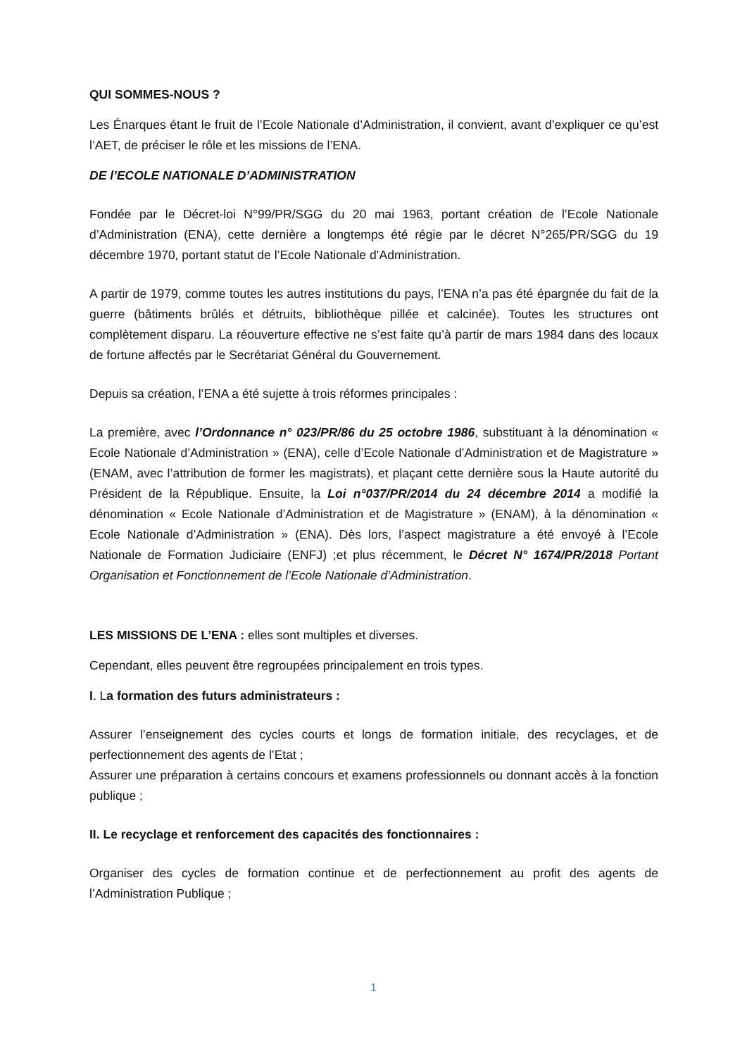QUI SOMMES-NOUS ?
Les Énarques étant le fruit de l’Ecole Nationale d’Administration, il convient, avant d’expliquer ce qu’est l’AET, de préciser le rôle et les missions de l’ENA.
DE l’ECOLE NATIONALE D’ADMINISTRATION
Fondée par le Décret-loi N°99/PR/SGG du 20 mai 1963, portant création de l’Ecole Nationale d’Administration (ENA), cette dernière a longtemps été régie par le décret N°265/PR/SGG du 19 décembre 1970, portant statut de l’Ecole Nationale d’Administration.
A partir de 1979, comme toutes les autres institutions du pays, l’ENA n’a pas été épargnée du fait de la guerre (bâtiments brûlés et détruits, bibliothèque pillée et calcinée). Toutes les structures ont complètement disparu. La réouverture effective ne s’est faite qu’à partir de mars 1984 dans des locaux de fortune affectés par le Secrétariat Général du Gouvernement.
Depuis sa création, l’ENA a été sujette à trois réformes principales :
La première, avec l’Ordonnance n° 023/PR/86 du 25 octobre 1986, substituant à la dénomination « Ecole Nationale d’Administration » (ENA), celle d’Ecole Nationale d’Administration et de Magistrature » (ENAM, avec l’attribution de former les magistrats), et plaçant cette dernière sous la Haute autorité du Président de la République. Ensuite, la Loi n°037/PR/2014 du 24 décembre 2014 a modifié la dénomination « Ecole Nationale d’Administration et de Magistrature » (ENAM), à la dénomination « Ecole Nationale d’Administration » (ENA). Dès lors, l’aspect magistrature a été envoyé à l’Ecole Nationale de Formation Judiciaire (ENFJ) ;et plus récemment, le Décret N° 1674/PR/2018 Portant Organisation et Fonctionnement de l’Ecole Nationale d’Administration.
LES MISSIONS DE L’ENA : elles sont multiples et diverses.
Cependant, elles peuvent être regroupées principalement en trois types.
I. La formation des futurs administrateurs :
Assurer l’enseignement des cycles courts et longs de formation initiale, des recyclages, et de perfectionnement des agents de l’Etat ;
Assurer une préparation à certains concours et examens professionnels ou donnant accès à la fonction publique ;
II. Le recyclage et renforcement des capacités des fonctionnaires :
Organiser des cycles de formation continue et de perfectionnement au profit des agents de l’Administration Publique ;
1